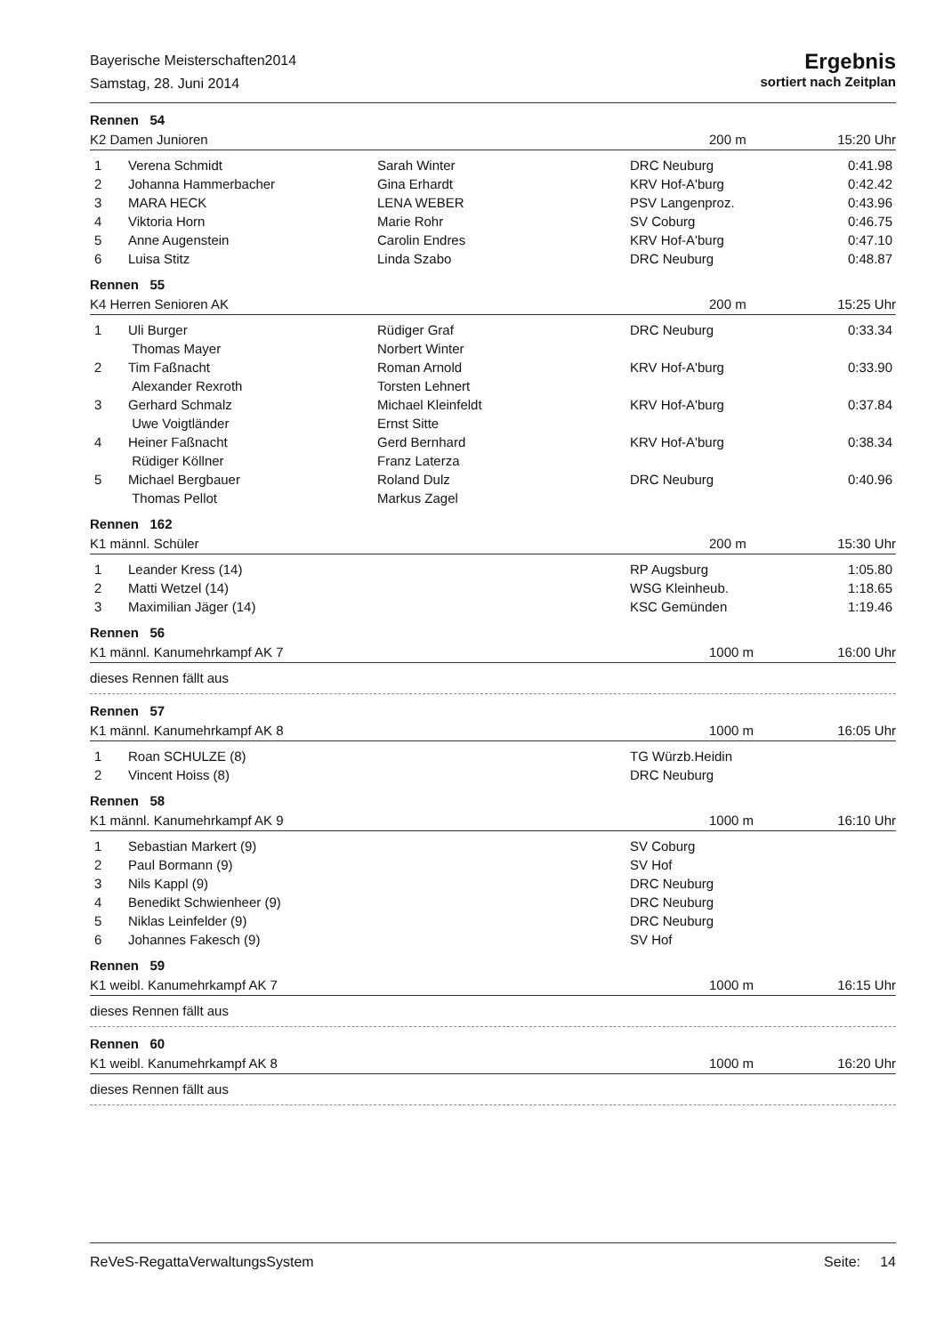Bayerische Meisterschaften2014
Samstag, 28. Juni 2014
Ergebnis
sortiert nach Zeitplan
Rennen 54
K2 Damen Junioren 200 m 15:20 Uhr
| 1 | Verena Schmidt | Sarah Winter | DRC Neuburg | 0:41.98 |
| 2 | Johanna Hammerbacher | Gina Erhardt | KRV Hof-A'burg | 0:42.42 |
| 3 | MARA HECK | LENA WEBER | PSV Langenproz. | 0:43.96 |
| 4 | Viktoria Horn | Marie Rohr | SV Coburg | 0:46.75 |
| 5 | Anne Augenstein | Carolin Endres | KRV Hof-A'burg | 0:47.10 |
| 6 | Luisa Stitz | Linda Szabo | DRC Neuburg | 0:48.87 |
Rennen 55
K4 Herren Senioren AK 200 m 15:25 Uhr
| 1 | Uli Burger Thomas Mayer | Rüdiger Graf Norbert Winter | DRC Neuburg | 0:33.34 |
| 2 | Tim Faßnacht Alexander Rexroth | Roman Arnold Torsten Lehnert | KRV Hof-A'burg | 0:33.90 |
| 3 | Gerhard Schmalz Uwe Voigtländer | Michael Kleinfeldt Ernst Sitte | KRV Hof-A'burg | 0:37.84 |
| 4 | Heiner Faßnacht Rüdiger Köllner | Gerd Bernhard Franz Laterza | KRV Hof-A'burg | 0:38.34 |
| 5 | Michael Bergbauer Thomas Pellot | Roland Dulz Markus Zagel | DRC Neuburg | 0:40.96 |
Rennen 162
K1 männl. Schüler 200 m 15:30 Uhr
| 1 | Leander Kress (14) | | RP Augsburg | 1:05.80 |
| 2 | Matti Wetzel (14) | | WSG Kleinheub. | 1:18.65 |
| 3 | Maximilian Jäger (14) | | KSC Gemünden | 1:19.46 |
Rennen 56
K1 männl. Kanumehrkampf AK 7 1000 m 16:00 Uhr
dieses Rennen fällt aus
Rennen 57
K1 männl. Kanumehrkampf AK 8 1000 m 16:05 Uhr
| 1 | Roan SCHULZE (8) | | TG Würzb.Heidin | |
| 2 | Vincent Hoiss (8) | | DRC Neuburg | |
Rennen 58
K1 männl. Kanumehrkampf AK 9 1000 m 16:10 Uhr
| 1 | Sebastian Markert (9) | | SV Coburg | |
| 2 | Paul Bormann (9) | | SV Hof | |
| 3 | Nils Kappl (9) | | DRC Neuburg | |
| 4 | Benedikt Schwienheer (9) | | DRC Neuburg | |
| 5 | Niklas Leinfelder (9) | | DRC Neuburg | |
| 6 | Johannes Fakesch (9) | | SV Hof | |
Rennen 59
K1 weibl. Kanumehrkampf AK 7 1000 m 16:15 Uhr
dieses Rennen fällt aus
Rennen 60
K1 weibl. Kanumehrkampf AK 8 1000 m 16:20 Uhr
dieses Rennen fällt aus
ReVeS-RegattaVerwaltungsSystem Seite: 14